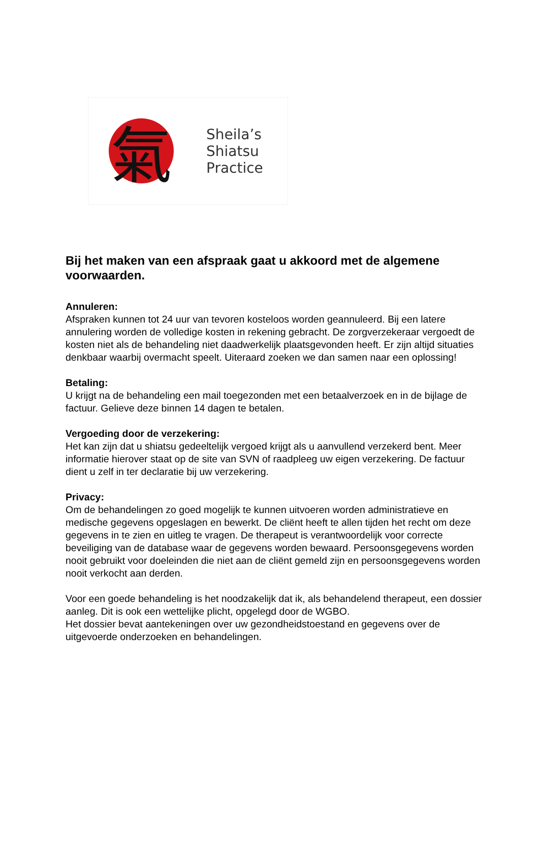氣
Sheila’s
Shiatsu
Practice
Bij het maken van een afspraak gaat u akkoord met de algemene voorwaarden.
Annuleren:
Afspraken kunnen tot 24 uur van tevoren kosteloos worden geannuleerd. Bij een latere annulering worden de volledige kosten in rekening gebracht. De zorgverzekeraar vergoedt de kosten niet als de behandeling niet daadwerkelijk plaatsgevonden heeft. Er zijn altijd situaties denkbaar waarbij overmacht speelt. Uiteraard zoeken we dan samen naar een oplossing!
Betaling:
U krijgt na de behandeling een mail toegezonden met een betaalverzoek en in de bijlage de factuur. Gelieve deze binnen 14 dagen te betalen.
Vergoeding door de verzekering:
Het kan zijn dat u shiatsu gedeeltelijk vergoed krijgt als u aanvullend verzekerd bent. Meer informatie hierover staat op de site van SVN of raadpleeg uw eigen verzekering. De factuur dient u zelf in ter declaratie bij uw verzekering.
Privacy:
Om de behandelingen zo goed mogelijk te kunnen uitvoeren worden administratieve en medische gegevens opgeslagen en bewerkt. De cliënt heeft te allen tijden het recht om deze gegevens in te zien en uitleg te vragen. De therapeut is verantwoordelijk voor correcte beveiliging van de database waar de gegevens worden bewaard. Persoonsgegevens worden nooit gebruikt voor doeleinden die niet aan de cliënt gemeld zijn en persoonsgegevens worden nooit verkocht aan derden.
Voor een goede behandeling is het noodzakelijk dat ik, als behandelend therapeut, een dossier aanleg. Dit is ook een wettelijke plicht, opgelegd door de WGBO.
Het dossier bevat aantekeningen over uw gezondheidstoestand en gegevens over de uitgevoerde onderzoeken en behandelingen.